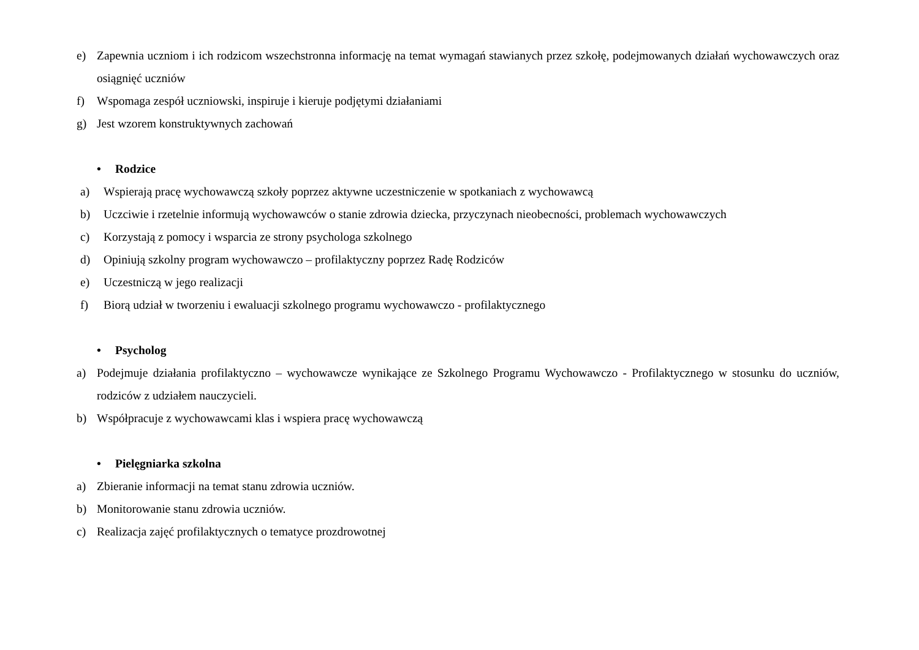e) Zapewnia uczniom i ich rodzicom wszechstronna informację na temat wymagań stawianych przez szkołę, podejmowanych działań wychowawczych oraz osiągnięć uczniów
f) Wspomaga zespół uczniowski, inspiruje i kieruje podjętymi działaniami
g) Jest wzorem konstruktywnych zachowań
• Rodzice
a) Wspierają pracę wychowawczą szkoły poprzez aktywne uczestniczenie w spotkaniach z wychowawcą
b) Uczciwie i rzetelnie informują wychowawców o stanie zdrowia dziecka, przyczynach nieobecności, problemach wychowawczych
c) Korzystają z pomocy i wsparcia ze strony psychologa szkolnego
d) Opiniują szkolny program wychowawczo – profilaktyczny poprzez Radę Rodziców
e) Uczestniczą w jego realizacji
f) Biorą udział w tworzeniu i ewaluacji szkolnego programu wychowawczo - profilaktycznego
• Psycholog
a) Podejmuje działania profilaktyczno – wychowawcze wynikające ze Szkolnego Programu Wychowawczo - Profilaktycznego w stosunku do uczniów, rodziców z udziałem nauczycieli.
b) Współpracuje z wychowawcami klas i wspiera pracę wychowawczą
• Pielęgniarka szkolna
a) Zbieranie informacji na temat stanu zdrowia uczniów.
b) Monitorowanie stanu zdrowia uczniów.
c) Realizacja zajęć profilaktycznych o tematyce prozdrowotnej